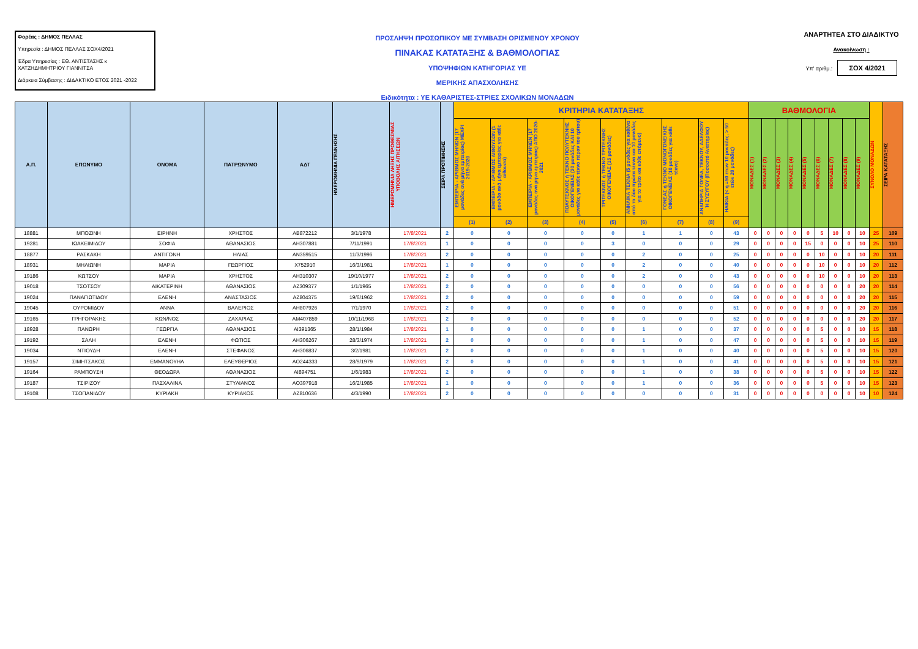Φορέας : ΔΗΜΟΣ ΠΕΛΛΑΣ
Υπηρεσία : ΔΗΜΟΣ ΠΕΛΛΑΣ ΣΟΧ4/2021
Έδρα Υπηρεσίας : ΕΘ. ΑΝΤΙΣΤΑΣΗΣ κ ΧΑΤΖΗΔΗΜΗΤΡΙΟΥ ΓΙΑΝΝΙΤΣΑ
Διάρκεια Σύμβασης : ΔΙΔΑΚΤΙΚΟ ΕΤΟΣ 2021 -2022
ΠΡΟΣΛΗΨΗ ΠΡΟΣΩΠΙΚΟΥ ΜΕ ΣΥΜΒΑΣΗ ΟΡΙΣΜΕΝΟΥ ΧΡΟΝΟΥ
ΠΙΝΑΚΑΣ ΚΑΤΑΤΑΞΗΣ & ΒΑΘΜΟΛΟΓΙΑΣ
ΥΠΟΨΗΦΙΩΝ ΚΑΤΗΓΟΡΙΑΣ ΥΕ
ΜΕΡΙΚΗΣ ΑΠΑΣΧΟΛΗΣΗΣ
Ειδικότητα : ΥΕ ΚΑΘΑΡΙΣΤΕΣ-ΣΤΡΙΕΣ ΣΧΟΛΙΚΩΝ ΜΟΝΑΔΩΝ
ΑΝΑΡΤΗΤΕΑ ΣΤΟ ΔΙΑΔΙΚΤΥΟ
Ανακοίνωση :
Υπ' αριθμ.: ΣΟΧ 4/2021
| Α.Π. | ΕΠΩΝΥΜΟ | ΟΝΟΜΑ | ΠΑΤΡΩΝΥΜΟ | ΑΔΤ | ΗΜΕΡΟΜΗΝΙΑ ΓΕΝΝΗΣΗΣ | ΗΜΕΡΟΜΗΝΙΑ ΛΗΞΗΣ ΠΡΟΘΕΣΜΙΑΣ ΥΠΟΒΟΛΗΣ ΑΙΤΗΣΕΩΝ | ΣΕΙΡΑ ΠΡΟΤΙΜΗΣΗΣ | ΚΡΙΤΗΡΙΑ ΚΑΤΑΤΑΞΗΣ | | | | | | | | | ΒΑΘΜΟΛΟΓΙΑ | | | | | | | | | ΣΥΝΟΛΟ ΜΟΝΑΔΩΝ | ΣΕΙΡΑ ΚΑΤΑΤΑΞΗΣ |
| --- | --- | --- | --- | --- | --- | --- | --- | --- | --- | --- | --- | --- | --- | --- | --- | --- | --- | --- | --- | --- | --- | --- | --- | --- | --- | --- | --- |
| | | | | | | | | ΕΜΠΕΙΡΙΑ - ΑΡΙΘΜΟΣ ΜΗΝΩΝ (17 μονάδες ανά μήνα εμπειρίας) ΜΕΧΡΙ 2019-2020 | ΕΜΠΕΙΡΙΑ - ΑΡΙΘΜΟΣ ΑΙΘΟΥΣΩΝ (1 μονάδα ανά μήνα εμπειρίας για κάθε αίθουσα) | ΕΜΠΕΙΡΙΑ - ΑΡΙΘΜΟΣ ΜΗΝΩΝ (17 μονάδες ανά μήνα εμπειρίας) ΑΠΟ 2020-2021 | ΠΟΛΥΤΕΚΝΟΣ ή ΤΕΚΝΟ ΠΟΛΥΤΕΚΝΗΣ ΟΙΚΟΓΕΝΕΙΑΣ (20 μονάδες ΚΑΙ 10 μονάδες για κάθε τέκνο πέραν του τρίτου) | ΤΡΙΤΕΚΝΟΣ ή ΤΕΚΝΟ ΤΡΙΤΕΚΝΗΣ ΟΙΚΟΓΕΝΕΙΑΣ (15 μονάδες) | ΑΝΗΛΙΚΑ ΤΕΚΝΑ (5 μονάδες για καθένα από τα δύο πρώτα τέκνα και 10 μονάδες για το τρίτο και κάθε επόμενο) | ΓΟΝΕΑΣ ή ΤΕΚΝΟ ΜΟΝΟΓΟΝΕΙΚΗΣ ΟΙΚΟΓΕΝΕΙΑΣ (10 μονάδες για κάθε τέκνο) | ΑΝΑΠΗΡΙΑ ΓΟΝΕΑ, ΤΕΚΝΟΥ, ΑΔΕΛΦΟΥ Ή ΣΥΖΥΓΟΥ (Ποσοστό Αναπηρίας) | ΗΛΙΚΙΑ (< ή =50 ετών 10 μονάδες, > 50 ετών 20 μονάδες) | ΜΟΝΑΔΕΣ (1) | ΜΟΝΑΔΕΣ (2) | ΜΟΝΑΔΕΣ (3) | ΜΟΝΑΔΕΣ (4) | ΜΟΝΑΔΕΣ (5) | ΜΟΝΑΔΕΣ (6) | ΜΟΝΑΔΕΣ (7) | ΜΟΝΑΔΕΣ (8) | ΜΟΝΑΔΕΣ (9) | | |
| | | | | | | | | (1) | (2) | (3) | (4) | (5) | (6) | (7) | (8) | (9) | | | | | | | | | | | |
| 18881 | ΜΠΟΖΙΝΗ | ΕΙΡΗΝΗ | ΧΡΗΣΤΟΣ | AB872212 | 3/1/1978 | 17/8/2021 | 2 | 0 | 0 | 0 | 0 | 0 | 1 | 1 | 0 | 43 | 0 | 0 | 0 | 0 | 0 | 5 | 10 | 0 | 10 | 25 | 109 |
| 19281 | ΙΩΑΚΕΙΜΙΔΟΥ | ΣΟΦΙΑ | ΑΘΑΝΑΣΙΟΣ | AH307881 | 7/11/1991 | 17/8/2021 | 1 | 0 | 0 | 0 | 0 | 3 | 0 | 0 | 0 | 29 | 0 | 0 | 0 | 0 | 15 | 0 | 0 | 0 | 10 | 25 | 110 |
| 18877 | ΡΑΣΚΑΚΗ | ΑΝΤΙΓΟΝΗ | ΗΛΙΑΣ | AN359515 | 11/3/1996 | 17/8/2021 | 2 | 0 | 0 | 0 | 0 | 0 | 2 | 0 | 0 | 25 | 0 | 0 | 0 | 0 | 0 | 10 | 0 | 0 | 10 | 20 | 111 |
| 18931 | ΜΗΛΙΩΝΗ | ΜΑΡΙΑ | ΓΕΩΡΓΙΟΣ | X752910 | 16/3/1981 | 17/8/2021 | 1 | 0 | 0 | 0 | 0 | 0 | 2 | 0 | 0 | 40 | 0 | 0 | 0 | 0 | 0 | 10 | 0 | 0 | 10 | 20 | 112 |
| 19186 | ΚΩΤΣΟΥ | ΜΑΡΙΑ | ΧΡΗΣΤΟΣ | AH310307 | 19/10/1977 | 17/8/2021 | 2 | 0 | 0 | 0 | 0 | 0 | 2 | 0 | 0 | 43 | 0 | 0 | 0 | 0 | 0 | 10 | 0 | 0 | 10 | 20 | 113 |
| 19018 | ΤΣΟΤΣΟΥ | ΑΙΚΑΤΕΡΙΝΗ | ΑΘΑΝΑΣΙΟΣ | AZ309377 | 1/1/1965 | 17/8/2021 | 2 | 0 | 0 | 0 | 0 | 0 | 0 | 0 | 0 | 56 | 0 | 0 | 0 | 0 | 0 | 0 | 0 | 0 | 20 | 20 | 114 |
| 19024 | ΠΑΝΑΓΙΩΤΙΔΟΥ | ΕΛΕΝΗ | ΑΝΑΣΤΑΣΙΟΣ | AZ804375 | 19/6/1962 | 17/8/2021 | 2 | 0 | 0 | 0 | 0 | 0 | 0 | 0 | 0 | 59 | 0 | 0 | 0 | 0 | 0 | 0 | 0 | 0 | 20 | 20 | 115 |
| 19045 | ΟΥΡΟΜΙΔΟΥ | ΑΝΝΑ | ΒΑΛΕΡΙΟΣ | AH807926 | 7/1/1970 | 17/8/2021 | 2 | 0 | 0 | 0 | 0 | 0 | 0 | 0 | 0 | 51 | 0 | 0 | 0 | 0 | 0 | 0 | 0 | 0 | 20 | 20 | 116 |
| 19165 | ΓΡΗΓΟΡΑΚΗΣ | ΚΩΝ/ΝΟΣ | ΖΑΧΑΡΙΑΣ | AM407859 | 10/11/1968 | 17/8/2021 | 2 | 0 | 0 | 0 | 0 | 0 | 0 | 0 | 0 | 52 | 0 | 0 | 0 | 0 | 0 | 0 | 0 | 0 | 20 | 20 | 117 |
| 18928 | ΠΑΝΩΡΗ | ΓΕΩΡΓΙΑ | ΑΘΑΝΑΣΙΟΣ | AI391365 | 28/1/1984 | 17/8/2021 | 1 | 0 | 0 | 0 | 0 | 0 | 1 | 0 | 0 | 37 | 0 | 0 | 0 | 0 | 0 | 5 | 0 | 0 | 10 | 15 | 118 |
| 19192 | ΣΑΛΗ | ΕΛΕΝΗ | ΦΩΤΙΟΣ | AH306267 | 28/3/1974 | 17/8/2021 | 2 | 0 | 0 | 0 | 0 | 0 | 1 | 0 | 0 | 47 | 0 | 0 | 0 | 0 | 0 | 5 | 0 | 0 | 10 | 15 | 119 |
| 19034 | ΝΤΙΟΥΔΗ | ΕΛΕΝΗ | ΣΤΕΦΑΝΟΣ | AH306837 | 3/2/1981 | 17/8/2021 | 2 | 0 | 0 | 0 | 0 | 0 | 1 | 0 | 0 | 40 | 0 | 0 | 0 | 0 | 0 | 5 | 0 | 0 | 10 | 15 | 120 |
| 19157 | ΣΙΜΗΤΣΑΚΟΣ | ΕΜΜΑΝΟΥΗΛ | ΕΛΕΥΘΕΡΙΟΣ | AO244333 | 28/9/1979 | 17/8/2021 | 2 | 0 | 0 | 0 | 0 | 0 | 1 | 0 | 0 | 41 | 0 | 0 | 0 | 0 | 0 | 5 | 0 | 0 | 10 | 15 | 121 |
| 19164 | ΡΑΜΠΟΥΣΗ | ΘΕΟΔΩΡΑ | ΑΘΑΝΑΣΙΟΣ | AI894751 | 1/6/1983 | 17/8/2021 | 2 | 0 | 0 | 0 | 0 | 0 | 1 | 0 | 0 | 38 | 0 | 0 | 0 | 0 | 0 | 5 | 0 | 0 | 10 | 15 | 122 |
| 19187 | ΤΣΙΡΙΖΟΥ | ΠΑΣΧΑΛΙΝΑ | ΣΤΥΛΙΑΝΟΣ | AO397918 | 16/2/1985 | 17/8/2021 | 1 | 0 | 0 | 0 | 0 | 0 | 1 | 0 | 0 | 36 | 0 | 0 | 0 | 0 | 0 | 5 | 0 | 0 | 10 | 15 | 123 |
| 19108 | ΤΣΟΠΑΝΙΔΟΥ | ΚΥΡΙΑΚΗ | ΚΥΡΙΑΚΟΣ | AZ810636 | 4/3/1990 | 17/8/2021 | 2 | 0 | 0 | 0 | 0 | 0 | 0 | 0 | 0 | 31 | 0 | 0 | 0 | 0 | 0 | 0 | 0 | 0 | 10 | 10 | 124 |